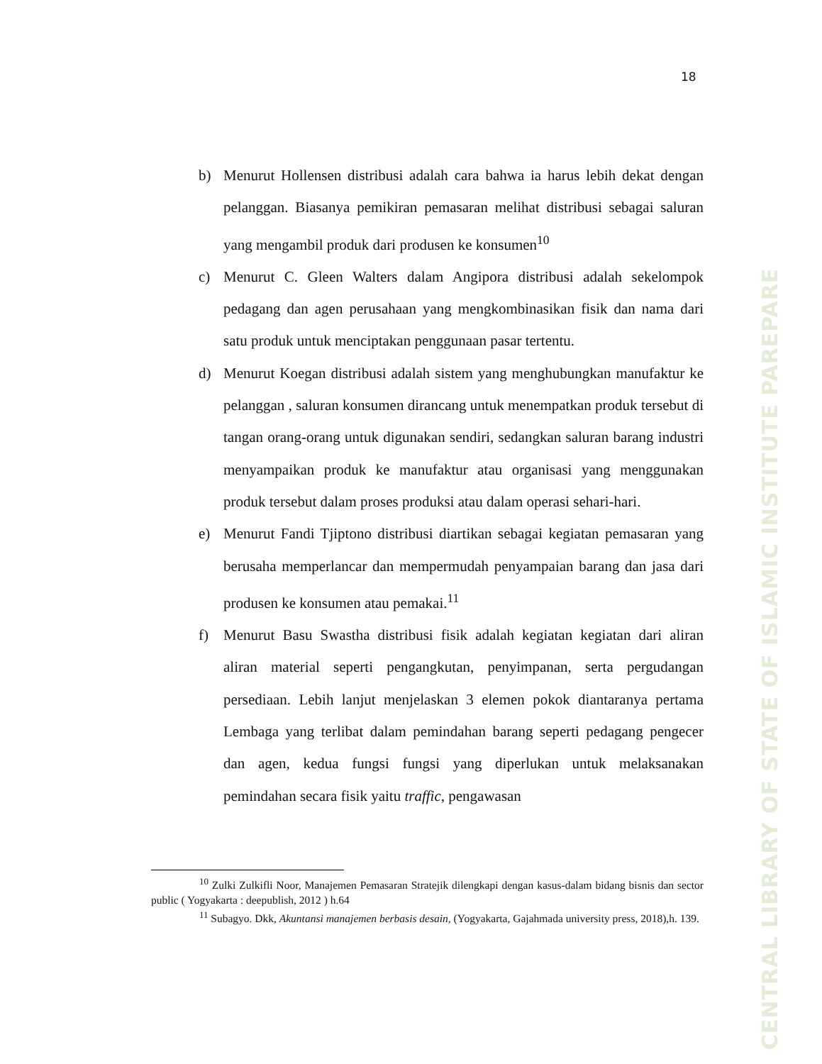CENTRAL LIBRARY OF STATE OF ISLAMIC INSTITUTE PAREPARE
18
b) Menurut Hollensen distribusi adalah cara bahwa ia harus lebih dekat dengan pelanggan. Biasanya pemikiran pemasaran melihat distribusi sebagai saluran yang mengambil produk dari produsen ke konsumen<sup>10</sup>
c) Menurut C. Gleen Walters dalam Angipora distribusi adalah sekelompok pedagang dan agen perusahaan yang mengkombinasikan fisik dan nama dari satu produk untuk menciptakan penggunaan pasar tertentu.
d) Menurut Koegan distribusi adalah sistem yang menghubungkan manufaktur ke pelanggan , saluran konsumen dirancang untuk menempatkan produk tersebut di tangan orang-orang untuk digunakan sendiri, sedangkan saluran barang industri menyampaikan produk ke manufaktur atau organisasi yang menggunakan produk tersebut dalam proses produksi atau dalam operasi sehari-hari.
e) Menurut Fandi Tjiptono distribusi diartikan sebagai kegiatan pemasaran yang berusaha memperlancar dan mempermudah penyampaian barang dan jasa dari produsen ke konsumen atau pemakai.<sup>11</sup>
f) Menurut Basu Swastha distribusi fisik adalah kegiatan kegiatan dari aliran aliran material seperti pengangkutan, penyimpanan, serta pergudangan persediaan. Lebih lanjut menjelaskan 3 elemen pokok diantaranya pertama Lembaga yang terlibat dalam pemindahan barang seperti pedagang pengecer dan agen, kedua fungsi fungsi yang diperlukan untuk melaksanakan pemindahan secara fisik yaitu traffic, pengawasan
<sup>10</sup> Zulki Zulkifli Noor, Manajemen Pemasaran Stratejik dilengkapi dengan kasus-dalam bidang bisnis dan sector public ( Yogyakarta : deepublish, 2012 ) h.64
<sup>11</sup> Subagyo. Dkk, Akuntansi manajemen berbasis desain, (Yogyakarta, Gajahmada university press, 2018),h. 139.